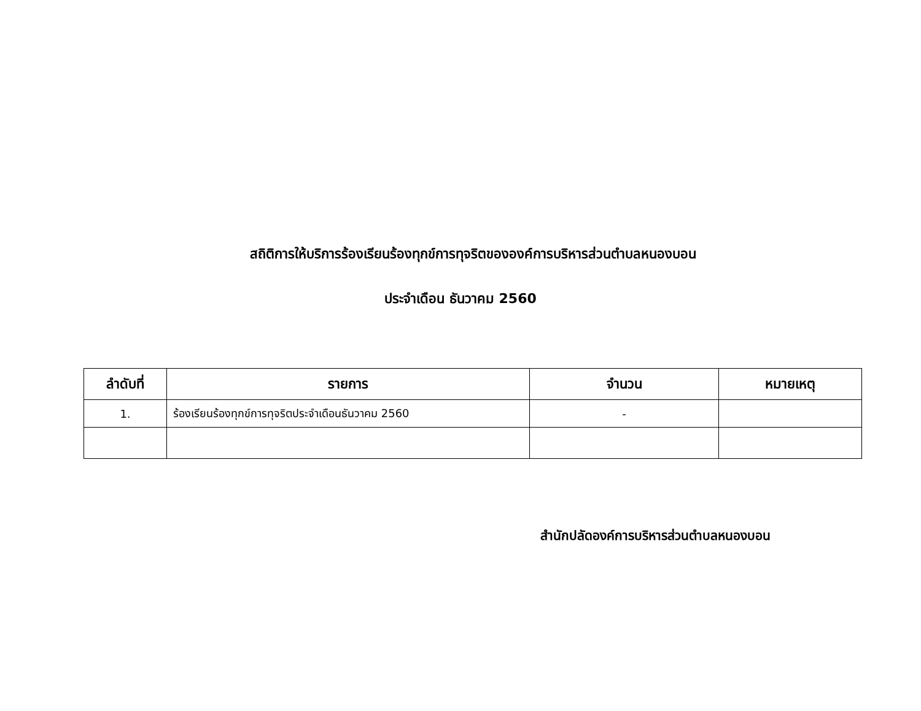สถิติการให้บริการร้องเรียนร้องทุกข์การทุจริตขององค์การบริหารส่วนตำบลหนองบอน
ประจำเดือน ธันวาคม 2560
| ลำดับที่ | รายการ | จำนวน | หมายเหตุ |
| --- | --- | --- | --- |
| 1. | ร้องเรียนร้องทุกข์การทุจริตประจำเดือนธันวาคม 2560 | - | |
สำนักปลัดองค์การบริหารส่วนตำบลหนองบอน